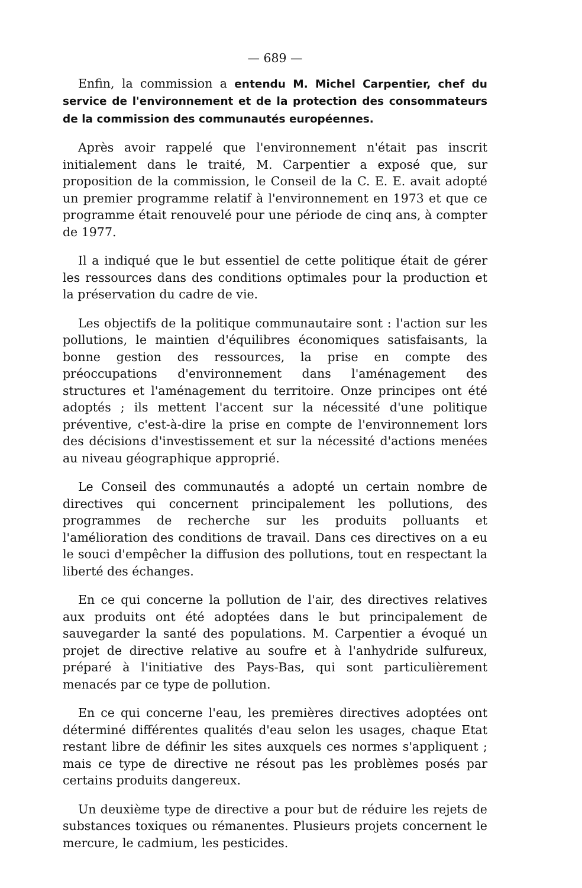— 689 —
Enfin, la commission a entendu M. Michel Carpentier, chef du service de l'environnement et de la protection des consommateurs de la commission des communautés européennes.
Après avoir rappelé que l'environnement n'était pas inscrit initialement dans le traité, M. Carpentier a exposé que, sur proposition de la commission, le Conseil de la C. E. E. avait adopté un premier programme relatif à l'environnement en 1973 et que ce programme était renouvelé pour une période de cinq ans, à compter de 1977.
Il a indiqué que le but essentiel de cette politique était de gérer les ressources dans des conditions optimales pour la production et la préservation du cadre de vie.
Les objectifs de la politique communautaire sont : l'action sur les pollutions, le maintien d'équilibres économiques satisfaisants, la bonne gestion des ressources, la prise en compte des préoccupations d'environnement dans l'aménagement des structures et l'aménagement du territoire. Onze principes ont été adoptés ; ils mettent l'accent sur la nécessité d'une politique préventive, c'est-à-dire la prise en compte de l'environnement lors des décisions d'investissement et sur la nécessité d'actions menées au niveau géographique approprié.
Le Conseil des communautés a adopté un certain nombre de directives qui concernent principalement les pollutions, des programmes de recherche sur les produits polluants et l'amélioration des conditions de travail. Dans ces directives on a eu le souci d'empêcher la diffusion des pollutions, tout en respectant la liberté des échanges.
En ce qui concerne la pollution de l'air, des directives relatives aux produits ont été adoptées dans le but principalement de sauvegarder la santé des populations. M. Carpentier a évoqué un projet de directive relative au soufre et à l'anhydride sulfureux, préparé à l'initiative des Pays-Bas, qui sont particulièrement menacés par ce type de pollution.
En ce qui concerne l'eau, les premières directives adoptées ont déterminé différentes qualités d'eau selon les usages, chaque Etat restant libre de définir les sites auxquels ces normes s'appliquent ; mais ce type de directive ne résout pas les problèmes posés par certains produits dangereux.
Un deuxième type de directive a pour but de réduire les rejets de substances toxiques ou rémanentes. Plusieurs projets concernent le mercure, le cadmium, les pesticides.